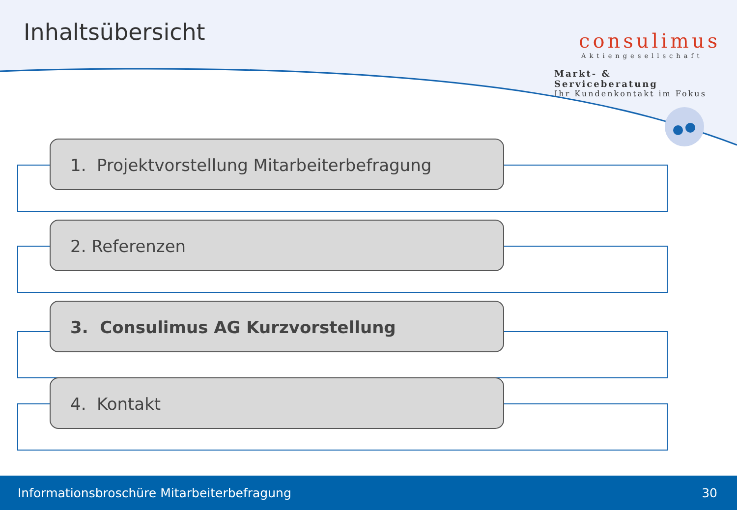Inhaltsübersicht
consulimus
Aktiengesellschaft
Markt- & Serviceberatung
Ihr Kundenkontakt im Fokus
1. Projektvorstellung Mitarbeiterbefragung
2. Referenzen
3. Consulimus AG Kurzvorstellung
4. Kontakt
Informationsbroschüre Mitarbeiterbefragung 30